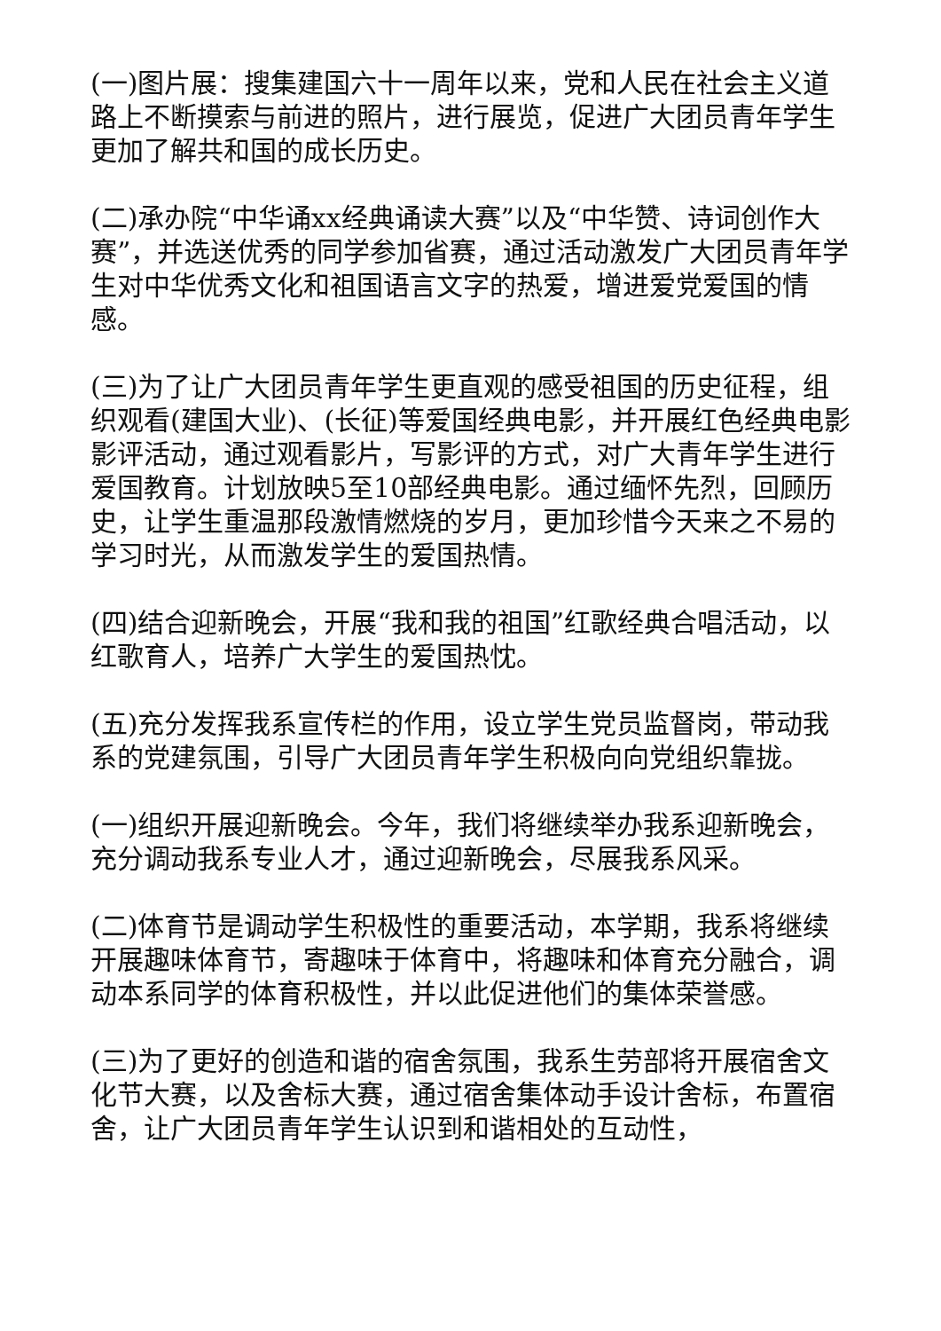(一)图片展：搜集建国六十一周年以来，党和人民在社会主义道路上不断摸索与前进的照片，进行展览，促进广大团员青年学生更加了解共和国的成长历史。
(二)承办院“中华诵xx经典诵读大赛”以及“中华赞、诗词创作大赛”，并选送优秀的同学参加省赛，通过活动激发广大团员青年学生对中华优秀文化和祖国语言文字的热爱，增进爱党爱国的情感。
(三)为了让广大团员青年学生更直观的感受祖国的历史征程，组织观看(建国大业)、(长征)等爱国经典电影，并开展红色经典电影影评活动，通过观看影片，写影评的方式，对广大青年学生进行爱国教育。计划放映5至10部经典电影。通过缅怀先烈，回顾历史，让学生重温那段激情燃烧的岁月，更加珍惜今天来之不易的学习时光，从而激发学生的爱国热情。
(四)结合迎新晚会，开展“我和我的祖国”红歌经典合唱活动，以红歌育人，培养广大学生的爱国热忱。
(五)充分发挥我系宣传栏的作用，设立学生党员监督岗，带动我系的党建氛围，引导广大团员青年学生积极向向党组织靠拢。
(一)组织开展迎新晚会。今年，我们将继续举办我系迎新晚会，充分调动我系专业人才，通过迎新晚会，尽展我系风采。
(二)体育节是调动学生积极性的重要活动，本学期，我系将继续开展趣味体育节，寄趣味于体育中，将趣味和体育充分融合，调动本系同学的体育积极性，并以此促进他们的集体荣誉感。
(三)为了更好的创造和谐的宿舍氛围，我系生劳部将开展宿舍文化节大赛，以及舍标大赛，通过宿舍集体动手设计舍标，布置宿舍，让广大团员青年学生认识到和谐相处的互动性，